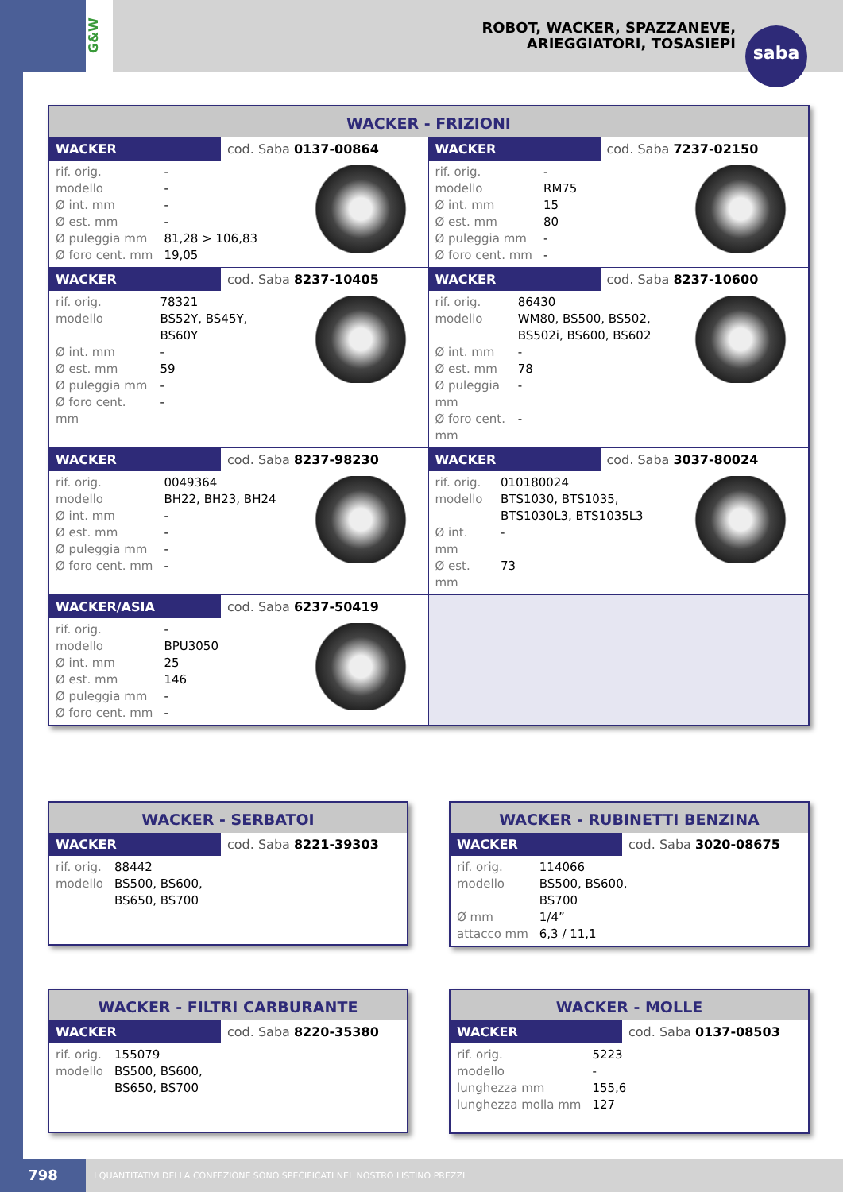ROBOT, WACKER, SPAZZANEVE,
ARIEGGIATORI, TOSASIEPI
G&W
saba
WACKER - FRIZIONI
WACKER cod. Saba 0137-00864
| rif. orig. | - |
| modello | - |
| Ø int. mm | - |
| Ø est. mm | - |
| Ø puleggia mm | 81,28 > 106,83 |
| Ø foro cent. mm | 19,05 |
WACKER cod. Saba 7237-02150
| rif. orig. | - |
| modello | RM75 |
| Ø int. mm | 15 |
| Ø est. mm | 80 |
| Ø puleggia mm | - |
| Ø foro cent. mm | - |
WACKER cod. Saba 8237-10405
| rif. orig. | 78321 |
| modello | BS52Y, BS45Y, BS60Y |
| Ø int. mm | - |
| Ø est. mm | 59 |
| Ø puleggia mm | - |
| Ø foro cent. mm | - |
WACKER cod. Saba 8237-10600
| rif. orig. | 86430 |
| modello | WM80, BS500, BS502, BS502i, BS600, BS602 |
| Ø int. mm | - |
| Ø est. mm | 78 |
| Ø puleggia mm | - |
| Ø foro cent. mm | - |
WACKER cod. Saba 8237-98230
| rif. orig. | 0049364 |
| modello | BH22, BH23, BH24 |
| Ø int. mm | - |
| Ø est. mm | - |
| Ø puleggia mm | - |
| Ø foro cent. mm | - |
WACKER cod. Saba 3037-80024
| rif. orig. | 010180024 |
| modello | BTS1030, BTS1035, BTS1030L3, BTS1035L3 |
| Ø int. mm | - |
| Ø est. mm | 73 |
WACKER/ASIA cod. Saba 6237-50419
| rif. orig. | - |
| modello | BPU3050 |
| Ø int. mm | 25 |
| Ø est. mm | 146 |
| Ø puleggia mm | - |
| Ø foro cent. mm | - |
WACKER - SERBATOI
WACKER cod. Saba 8221-39303
| rif. orig. | 88442 |
| modello | BS500, BS600, BS650, BS700 |
WACKER - RUBINETTI BENZINA
WACKER cod. Saba 3020-08675
| rif. orig. | 114066 |
| modello | BS500, BS600, BS700 |
| Ø mm | 1/4” |
| attacco mm | 6,3 / 11,1 |
WACKER - FILTRI CARBURANTE
WACKER cod. Saba 8220-35380
| rif. orig. | 155079 |
| modello | BS500, BS600, BS650, BS700 |
WACKER - MOLLE
WACKER cod. Saba 0137-08503
| rif. orig. | 5223 |
| modello | - |
| lunghezza mm | 155,6 |
| lunghezza molla mm | 127 |
798 I QUANTITATIVI DELLA CONFEZIONE SONO SPECIFICATI NEL NOSTRO LISTINO PREZZI